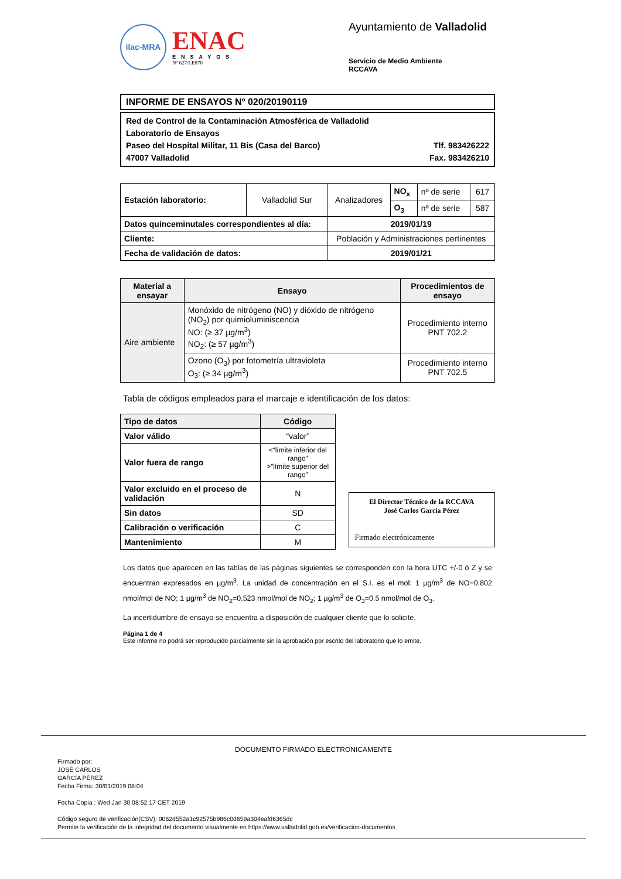ilac-MRA
ENAC
ENSAYOS
Nº 627/LE870
Ayuntamiento de Valladolid
Servicio de Medio Ambiente
RCCAVA
INFORME DE ENSAYOS Nº 020/20190119
Red de Control de la Contaminación Atmosférica de Valladolid
Laboratorio de Ensayos
Paseo del Hospital Militar, 11 Bis (Casa del Barco) Tlf. 983426222
47007 Valladolid Fax. 983426210
| Estación laboratorio: | Valladolid Sur | Analizadores | NO<sub>x</sub> | nº de serie | 617 |
| | | | O<sub>3</sub> | nº de serie | 587 |
| Datos quinceminutales correspondientes al día: | | 2019/01/19 | | | |
| Cliente: | | Población y Administraciones pertinentes | | | |
| Fecha de validación de datos: | | 2019/01/21 | | | |
| Material a ensayar | Ensayo | Procedimientos de ensayo |
| --- | --- | --- |
| Aire ambiente | Monóxido de nitrógeno (NO) y dióxido de nitrógeno (NO<sub>2</sub>) por quimioluminiscencia NO: (≥ 37 µg/m<sup>3</sup>) NO<sub>2</sub>: (≥ 57 µg/m<sup>3</sup>) | Procedimiento interno PNT 702.2 |
| | Ozono (O<sub>3</sub>) por fotometría ultravioleta O<sub>3</sub>: (≥ 34 µg/m<sup>3</sup>) | Procedimiento interno PNT 702.5 |
Tabla de códigos empleados para el marcaje e identificación de los datos:
| Tipo de datos | Código |
| --- | --- |
| Valor válido | “valor” |
| Valor fuera de rango | <“límite inferior del rango” >”límite superior del rango” |
| Valor excluido en el proceso de validación | N |
| Sin datos | SD |
| Calibración o verificación | C |
| Mantenimiento | M |
El Director Técnico de la RCCAVA
José Carlos García Pérez
Firmado electrónicamente
Los datos que aparecen en las tablas de las páginas siguientes se corresponden con la hora UTC +/-0 ó Z y se encuentran expresados en µg/m<sup>3</sup>. La unidad de concentración en el S.I. es el mol: 1 µg/m<sup>3</sup> de NO=0,802 nmol/mol de NO; 1 µg/m<sup>3</sup> de NO<sub>2</sub>=0,523 nmol/mol de NO<sub>2</sub>; 1 µg/m<sup>3</sup> de O<sub>3</sub>=0.5 nmol/mol de O<sub>3</sub>.
La incertidumbre de ensayo se encuentra a disposición de cualquier cliente que lo solicite.
Página 1 de 4
Este informe no podrá ser reproducido parcialmente sin la aprobación por escrito del laboratorio que lo emite.
DOCUMENTO FIRMADO ELECTRONICAMENTE
Firmado por:
JOSÉ CARLOS
GARCÍA PÉREZ
Fecha Firma: 30/01/2019 08:04
Fecha Copia : Wed Jan 30 08:52:17 CET 2019
Código seguro de verificación(CSV): 0062d552a1c92575b986c0d659a304eafd6365dc
Permite la verificación de la integridad del documento visualmente en https://www.valladolid.gob.es/verificacion-documentos